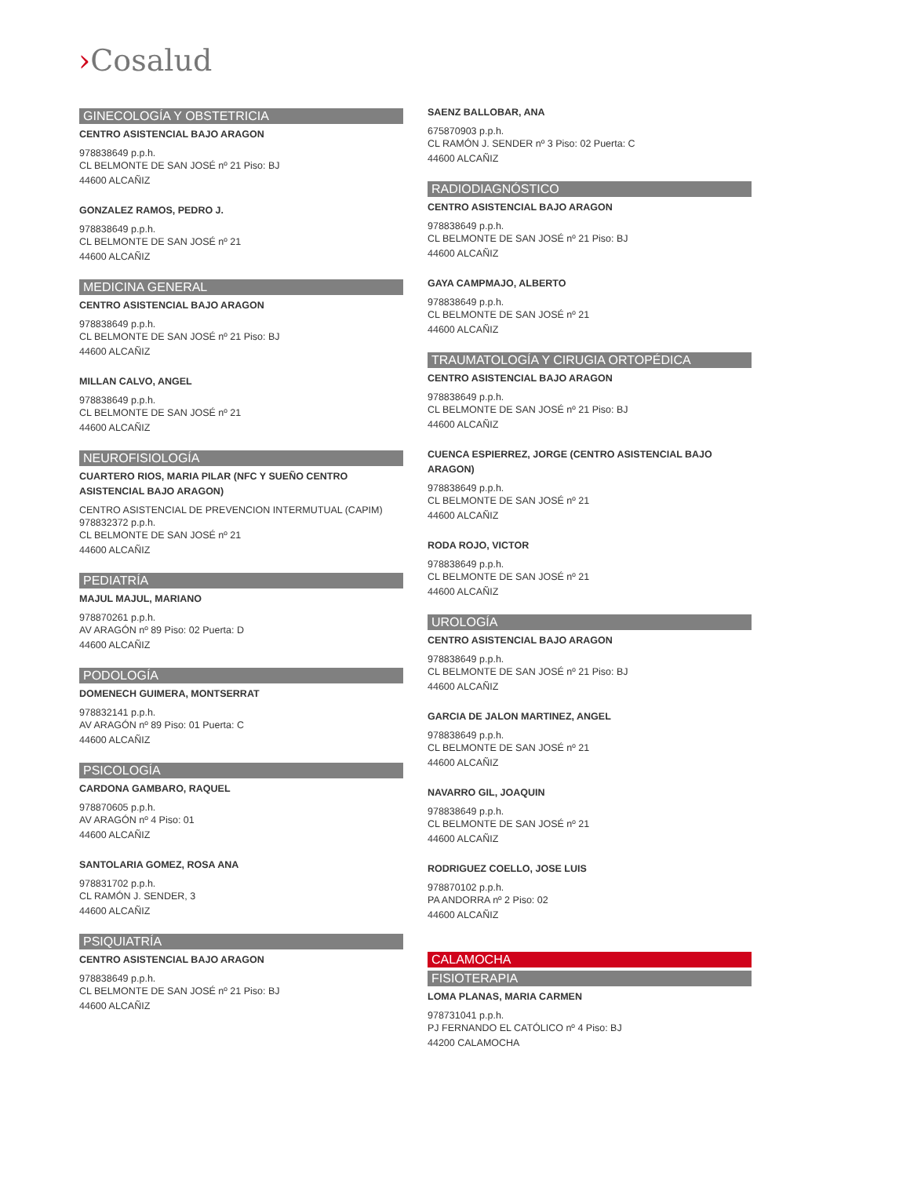›Cosalud
GINECOLOGÍA Y OBSTETRICIA
CENTRO ASISTENCIAL BAJO ARAGON
978838649 p.p.h.
CL BELMONTE DE SAN JOSÉ nº 21 Piso: BJ
44600 ALCAÑIZ
GONZALEZ RAMOS, PEDRO J.
978838649 p.p.h.
CL BELMONTE DE SAN JOSÉ nº 21
44600 ALCAÑIZ
MEDICINA GENERAL
CENTRO ASISTENCIAL BAJO ARAGON
978838649 p.p.h.
CL BELMONTE DE SAN JOSÉ nº 21 Piso: BJ
44600 ALCAÑIZ
MILLAN CALVO, ANGEL
978838649 p.p.h.
CL BELMONTE DE SAN JOSÉ nº 21
44600 ALCAÑIZ
NEUROFISIOLOGÍA
CUARTERO RIOS, MARIA PILAR (NFC Y SUEÑO CENTRO ASISTENCIAL BAJO ARAGON)
CENTRO ASISTENCIAL DE PREVENCION INTERMUTUAL (CAPIM)
978832372 p.p.h.
CL BELMONTE DE SAN JOSÉ nº 21
44600 ALCAÑIZ
PEDIATRÍA
MAJUL MAJUL, MARIANO
978870261 p.p.h.
AV ARAGÓN nº 89 Piso: 02 Puerta: D
44600 ALCAÑIZ
PODOLOGÍA
DOMENECH GUIMERA, MONTSERRAT
978832141 p.p.h.
AV ARAGÓN nº 89 Piso: 01 Puerta: C
44600 ALCAÑIZ
PSICOLOGÍA
CARDONA GAMBARO, RAQUEL
978870605 p.p.h.
AV ARAGÓN nº 4 Piso: 01
44600 ALCAÑIZ
SANTOLARIA GOMEZ, ROSA ANA
978831702 p.p.h.
CL RAMÓN J. SENDER, 3
44600 ALCAÑIZ
PSIQUIATRÍA
CENTRO ASISTENCIAL BAJO ARAGON
978838649 p.p.h.
CL BELMONTE DE SAN JOSÉ nº 21 Piso: BJ
44600 ALCAÑIZ
SAENZ BALLOBAR, ANA
675870903 p.p.h.
CL RAMÓN J. SENDER nº 3 Piso: 02 Puerta: C
44600 ALCAÑIZ
RADIODIAGNÓSTICO
CENTRO ASISTENCIAL BAJO ARAGON
978838649 p.p.h.
CL BELMONTE DE SAN JOSÉ nº 21 Piso: BJ
44600 ALCAÑIZ
GAYA CAMPMAJO, ALBERTO
978838649 p.p.h.
CL BELMONTE DE SAN JOSÉ nº 21
44600 ALCAÑIZ
TRAUMATOLOGÍA Y CIRUGIA ORTOPÉDICA
CENTRO ASISTENCIAL BAJO ARAGON
978838649 p.p.h.
CL BELMONTE DE SAN JOSÉ nº 21 Piso: BJ
44600 ALCAÑIZ
CUENCA ESPIERREZ, JORGE (CENTRO ASISTENCIAL BAJO ARAGON)
978838649 p.p.h.
CL BELMONTE DE SAN JOSÉ nº 21
44600 ALCAÑIZ
RODA ROJO, VICTOR
978838649 p.p.h.
CL BELMONTE DE SAN JOSÉ nº 21
44600 ALCAÑIZ
UROLOGÍA
CENTRO ASISTENCIAL BAJO ARAGON
978838649 p.p.h.
CL BELMONTE DE SAN JOSÉ nº 21 Piso: BJ
44600 ALCAÑIZ
GARCIA DE JALON MARTINEZ, ANGEL
978838649 p.p.h.
CL BELMONTE DE SAN JOSÉ nº 21
44600 ALCAÑIZ
NAVARRO GIL, JOAQUIN
978838649 p.p.h.
CL BELMONTE DE SAN JOSÉ nº 21
44600 ALCAÑIZ
RODRIGUEZ COELLO, JOSE LUIS
978870102 p.p.h.
PA ANDORRA nº 2 Piso: 02
44600 ALCAÑIZ
CALAMOCHA
FISIOTERAPIA
LOMA PLANAS, MARIA CARMEN
978731041 p.p.h.
PJ FERNANDO EL CATÓLICO nº 4 Piso: BJ
44200 CALAMOCHA